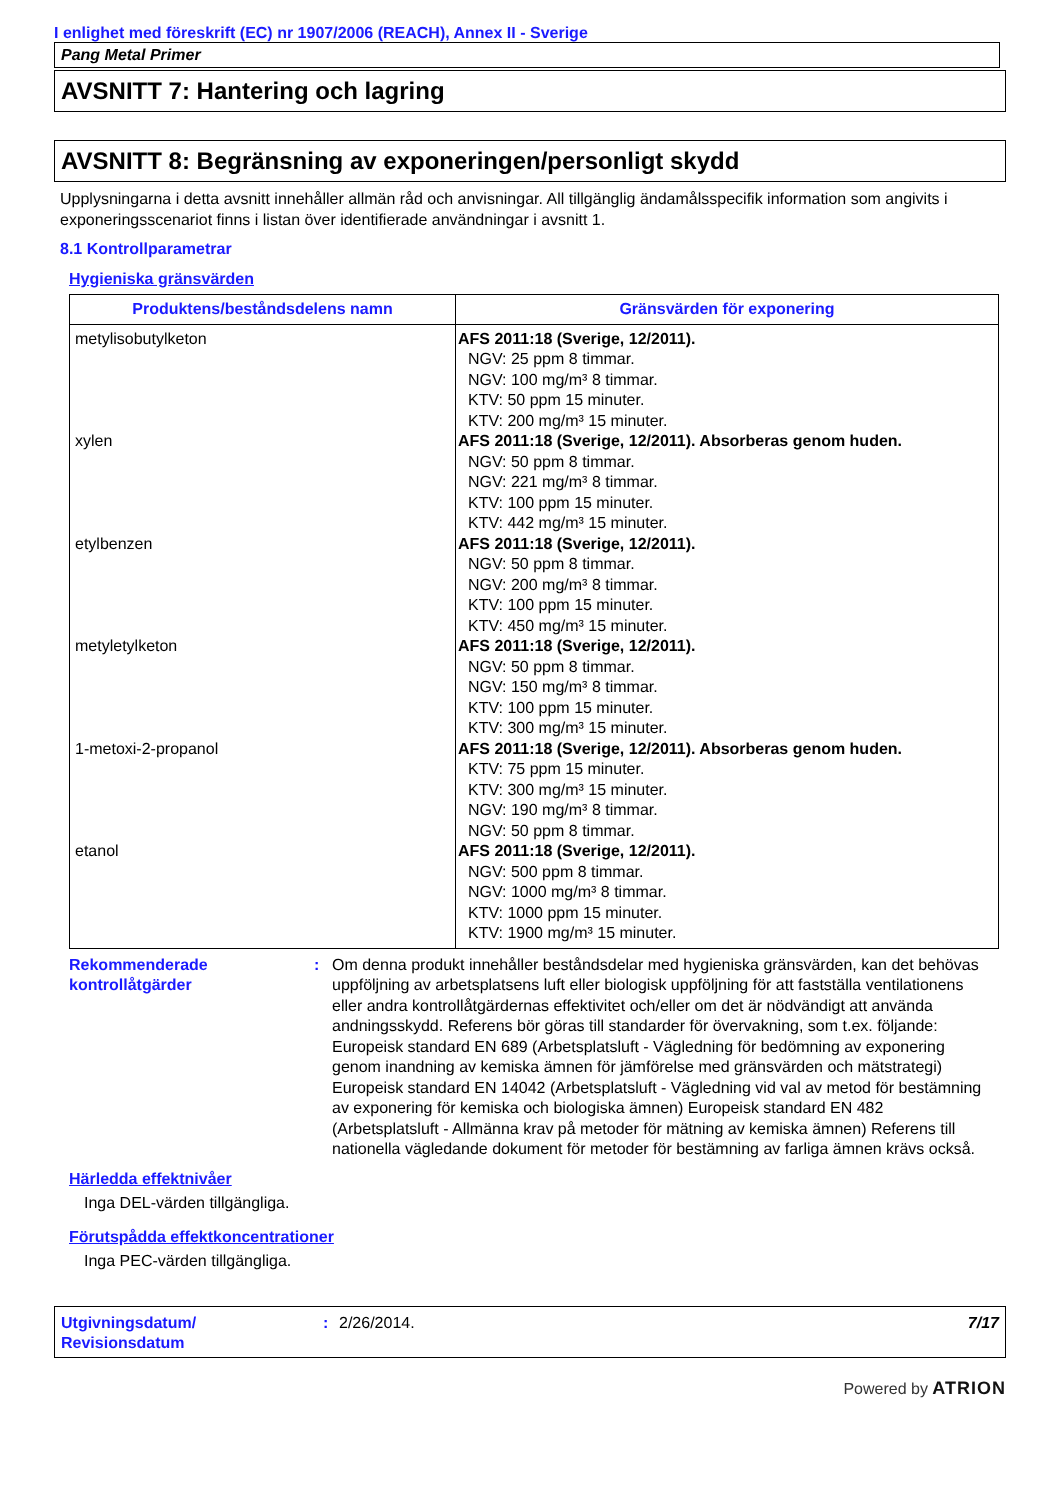I enlighet med föreskrift (EC) nr 1907/2006 (REACH), Annex II - Sverige
Pang Metal Primer
AVSNITT 7: Hantering och lagring
AVSNITT 8: Begränsning av exponeringen/personligt skydd
Upplysningarna i detta avsnitt innehåller allmän råd och anvisningar. All tillgänglig ändamålsspecifik information som angivits i exponeringsscenariot finns i listan över identifierade användningar i avsnitt 1.
8.1 Kontrollparametrar
Hygieniska gränsvärden
| Produktens/beståndsdelens namn | Gränsvärden för exponering |
| --- | --- |
| metylisobutylketon xylen etylbenzen metyletylketon 1-metoxi-2-propanol etanol | AFS 2011:18 (Sverige, 12/2011). NGV: 25 ppm 8 timmar. NGV: 100 mg/m³ 8 timmar. KTV: 50 ppm 15 minuter. KTV: 200 mg/m³ 15 minuter. AFS 2011:18 (Sverige, 12/2011). Absorberas genom huden. NGV: 50 ppm 8 timmar. NGV: 221 mg/m³ 8 timmar. KTV: 100 ppm 15 minuter. KTV: 442 mg/m³ 15 minuter. AFS 2011:18 (Sverige, 12/2011). NGV: 50 ppm 8 timmar. NGV: 200 mg/m³ 8 timmar. KTV: 100 ppm 15 minuter. KTV: 450 mg/m³ 15 minuter. AFS 2011:18 (Sverige, 12/2011). NGV: 50 ppm 8 timmar. NGV: 150 mg/m³ 8 timmar. KTV: 100 ppm 15 minuter. KTV: 300 mg/m³ 15 minuter. AFS 2011:18 (Sverige, 12/2011). Absorberas genom huden. KTV: 75 ppm 15 minuter. KTV: 300 mg/m³ 15 minuter. NGV: 190 mg/m³ 8 timmar. NGV: 50 ppm 8 timmar. AFS 2011:18 (Sverige, 12/2011). NGV: 500 ppm 8 timmar. NGV: 1000 mg/m³ 8 timmar. KTV: 1000 ppm 15 minuter. KTV: 1900 mg/m³ 15 minuter. |
Rekommenderade kontrollåtgärder
: Om denna produkt innehåller beståndsdelar med hygieniska gränsvärden, kan det behövas uppföljning av arbetsplatsens luft eller biologisk uppföljning för att fastställa ventilationens eller andra kontrollåtgärdernas effektivitet och/eller om det är nödvändigt att använda andningsskydd. Referens bör göras till standarder för övervakning, som t.ex. följande: Europeisk standard EN 689 (Arbetsplatsluft - Vägledning för bedömning av exponering genom inandning av kemiska ämnen för jämförelse med gränsvärden och mätstrategi) Europeisk standard EN 14042 (Arbetsplatsluft - Vägledning vid val av metod för bestämning av exponering för kemiska och biologiska ämnen) Europeisk standard EN 482 (Arbetsplatsluft - Allmänna krav på metoder för mätning av kemiska ämnen) Referens till nationella vägledande dokument för metoder för bestämning av farliga ämnen krävs också.
Härledda effektnivåer
Inga DEL-värden tillgängliga.
Förutspådda effektkoncentrationer
Inga PEC-värden tillgängliga.
Utgivningsdatum/ Revisionsdatum
: 2/26/2014. 7/17
Powered by ATRION